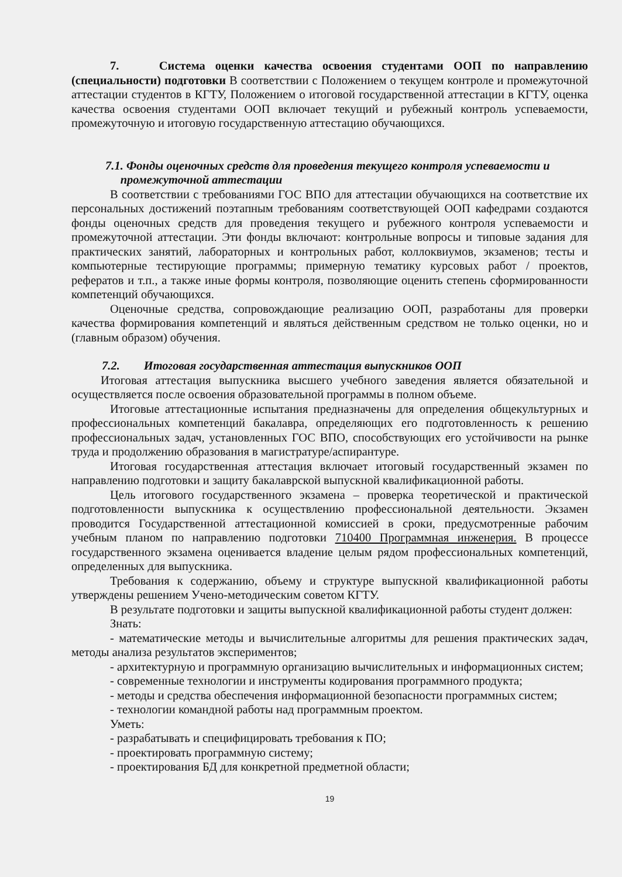7. Система оценки качества освоения студентами ООП по направлению (специальности) подготовки В соответствии с Положением о текущем контроле и промежуточной аттестации студентов в КГТУ, Положением о итоговой государственной аттестации в КГТУ, оценка качества освоения студентами ООП включает текущий и рубежный контроль успеваемости, промежуточную и итоговую государственную аттестацию обучающихся.
7.1. Фонды оценочных средств для проведения текущего контроля успеваемости и
промежуточной аттестации
В соответствии с требованиями ГОС ВПО для аттестации обучающихся на соответствие их персональных достижений поэтапным требованиям соответствующей ООП кафедрами создаются фонды оценочных средств для проведения текущего и рубежного контроля успеваемости и промежуточной аттестации. Эти фонды включают: контрольные вопросы и типовые задания для практических занятий, лабораторных и контрольных работ, коллоквиумов, экзаменов; тесты и компьютерные тестирующие программы; примерную тематику курсовых работ / проектов, рефератов и т.п., а также иные формы контроля, позволяющие оценить степень сформированности компетенций обучающихся.
Оценочные средства, сопровождающие реализацию ООП, разработаны для проверки качества формирования компетенций и являться действенным средством не только оценки, но и (главным образом) обучения.
7.2. Итоговая государственная аттестация выпускников ООП
Итоговая аттестация выпускника высшего учебного заведения является обязательной и осуществляется после освоения образовательной программы в полном объеме.
Итоговые аттестационные испытания предназначены для определения общекультурных и профессиональных компетенций бакалавра, определяющих его подготовленность к решению профессиональных задач, установленных ГОС ВПО, способствующих его устойчивости на рынке труда и продолжению образования в магистратуре/аспирантуре.
Итоговая государственная аттестация включает итоговый государственный экзамен по направлению подготовки и защиту бакалаврской выпускной квалификационной работы.
Цель итогового государственного экзамена – проверка теоретической и практической подготовленности выпускника к осуществлению профессиональной деятельности. Экзамен проводится Государственной аттестационной комиссией в сроки, предусмотренные рабочим учебным планом по направлению подготовки 710400 Программная инженерия. В процессе государственного экзамена оценивается владение целым рядом профессиональных компетенций, определенных для выпускника.
Требования к содержанию, объему и структуре выпускной квалификационной работы утверждены решением Учено-методическим советом КГТУ.
В результате подготовки и защиты выпускной квалификационной работы студент должен:
Знать:
- математические методы и вычислительные алгоритмы для решения практических задач, методы анализа результатов экспериментов;
- архитектурную и программную организацию вычислительных и информационных систем;
- современные технологии и инструменты кодирования программного продукта;
- методы и средства обеспечения информационной безопасности программных систем;
- технологии командной работы над программным проектом.
Уметь:
- разрабатывать и специфицировать требования к ПО;
- проектировать программную систему;
- проектирования БД для конкретной предметной области;
19